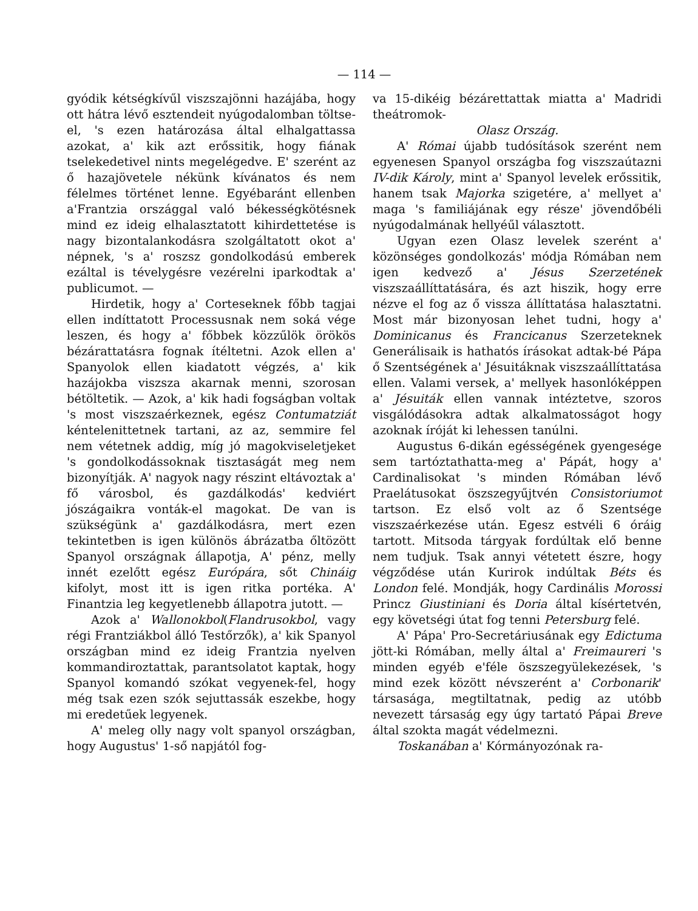— 114 —
gyódik kétségkívűl viszszajönni hazájába, hogy ott hátra lévő esztendeit nyúgodalomban töltse-el, 's ezen határozása által elhalgattassa azokat, a' kik azt erőssitik, hogy fiának tselekedetivel nints megelégedve. E' szerént az ő hazajövetele nékünk kívánatos és nem félelmes történet lenne. Egyébaránt ellenben a'Frantzia országgal való békességkötésnek mind ez ideig elhalasztatott kihirdettetése is nagy bizontalankodásra szolgáltatott okot a' népnek, 's a' roszsz gondolkodású emberek ezáltal is tévelygésre vezérelni iparkodtak a' publicumot. —
Hirdetik, hogy a' Corteseknek főbb tagjai ellen indíttatott Processusnak nem soká vége leszen, és hogy a' főbbek közzűlök örökös bézárattatásra fognak ítéltetni. Azok ellen a' Spanyolok ellen kiadatott végzés, a' kik hazájokba viszsza akarnak menni, szorosan bétöltetik. — Azok, a' kik hadi fogságban voltak 's most viszszaérkeznek, egész Contumatziát kéntelenittetnek tartani, az az, semmire fel nem vétetnek addig, míg jó magokviseletjeket 's gondolkodássoknak tisztaságát meg nem bizonyítják. A' nagyok nagy részint eltávoztak a' fő városbol, és gazdálkodás' kedviért jószágaikra vonták-el magokat. De van is szükségünk a' gazdálkodásra, mert ezen tekintetben is igen különös ábrázatba őltözött Spanyol országnak állapotja, A' pénz, melly innét ezelőtt egész Európára, sőt Chináig kifolyt, most itt is igen ritka portéka. A' Finantzia leg kegyetlenebb állapotra jutott. —
Azok a' Wallonokbol(Flandrusokbol, vagy régi Frantziákbol álló Testőrzők), a' kik Spanyol országban mind ez ideig Frantzia nyelven kommandiroztattak, parantsolatot kaptak, hogy Spanyol komandó szókat vegyenek-fel, hogy még tsak ezen szók sejuttassák eszekbe, hogy mi eredetűek legyenek.
A' meleg olly nagy volt spanyol országban, hogy Augustus' 1-ső napjától fog-
va 15-dikéig bézárettattak miatta a' Madridi theátromok-
Olasz Ország.
A' Római újabb tudósítások szerént nem egyenesen Spanyol országba fog viszszaútazni IV-dik Károly, mint a' Spanyol levelek erőssitik, hanem tsak Majorka szigetére, a' mellyet a' maga 's familiájának egy része' jövendőbéli nyúgodalmának hellyéűl választott.
Ugyan ezen Olasz levelek szerént a' közönséges gondolkozás' módja Rómában nem igen kedvező a' Jésus Szerzetének viszszaállíttatására, és azt hiszik, hogy erre nézve el fog az ő vissza állíttatása halasztatni. Most már bizonyosan lehet tudni, hogy a' Dominicanus és Francicanus Szerzeteknek Generálisaik is hathatós írásokat adtak-bé Pápa ő Szentségének a' Jésuitáknak viszszaállíttatása ellen. Valami versek, a' mellyek hasonlóképpen a' Jésuiták ellen vannak intéztetve, szoros visgálódásokra adtak alkalmatosságot hogy azoknak íróját ki lehessen tanúlni.
Augustus 6-dikán egésségének gyengesége sem tartóztathatta-meg a' Pápát, hogy a' Cardinalisokat 's minden Rómában lévő Praelátusokat öszszegyűjtvén Consistoriumot tartson. Ez első volt az ő Szentsége viszszaérkezése után. Egesz estvéli 6 óráig tartott. Mitsoda tárgyak fordúltak elő benne nem tudjuk. Tsak annyi vétetett észre, hogy végződése után Kurirok indúltak Béts és London felé. Mondják, hogy Cardinális Morossi Princz Giustiniani és Doria által kísértetvén, egy követségi útat fog tenni Petersburg felé.
A' Pápa' Pro-Secretáriusának egy Edictuma jött-ki Rómában, melly által a' Freimaurerі 's minden egyéb e'féle öszszegyülekezések, 's mind ezek között névszerént a' Corbonarik' társasága, megtiltatnak, pedig az utóbb nevezett társaság egy úgy tartató Pápai Breve által szokta magát védelmezni.
Toskanában a' Kórmányozónak ra-